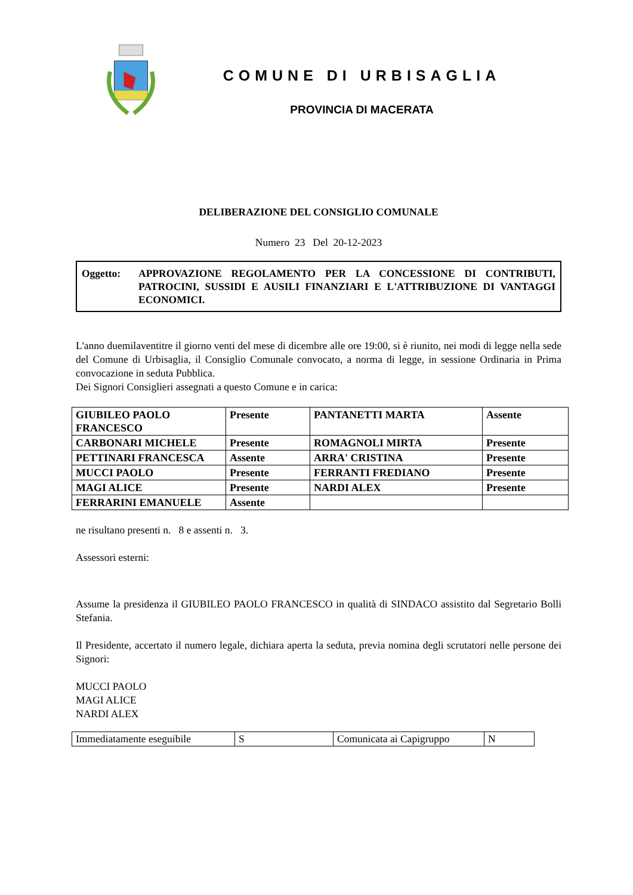COMUNE DI URBISAGLIA
PROVINCIA DI MACERATA
DELIBERAZIONE DEL CONSIGLIO COMUNALE
Numero 23 Del 20-12-2023
Oggetto: APPROVAZIONE REGOLAMENTO PER LA CONCESSIONE DI CONTRIBUTI, PATROCINI, SUSSIDI E AUSILI FINANZIARI E L'ATTRIBUZIONE DI VANTAGGI ECONOMICI.
L'anno duemilaventitre il giorno venti del mese di dicembre alle ore 19:00, si è riunito, nei modi di legge nella sede del Comune di Urbisaglia, il Consiglio Comunale convocato, a norma di legge, in sessione Ordinaria in Prima convocazione in seduta Pubblica.
Dei Signori Consiglieri assegnati a questo Comune e in carica:
| GIUBILEO PAOLO FRANCESCO | Presente | PANTANETTI MARTA | Assente |
| CARBONARI MICHELE | Presente | ROMAGNOLI MIRTA | Presente |
| PETTINARI FRANCESCA | Assente | ARRA' CRISTINA | Presente |
| MUCCI PAOLO | Presente | FERRANTI FREDIANO | Presente |
| MAGI ALICE | Presente | NARDI ALEX | Presente |
| FERRARINI EMANUELE | Assente | | |
ne risultano presenti n. 8 e assenti n. 3.
Assessori esterni:
Assume la presidenza il GIUBILEO PAOLO FRANCESCO in qualità di SINDACO assistito dal Segretario Bolli Stefania.
Il Presidente, accertato il numero legale, dichiara aperta la seduta, previa nomina degli scrutatori nelle persone dei Signori:
MUCCI PAOLO
MAGI ALICE
NARDI ALEX
| Immediatamente eseguibile | S | Comunicata ai Capigruppo | N |